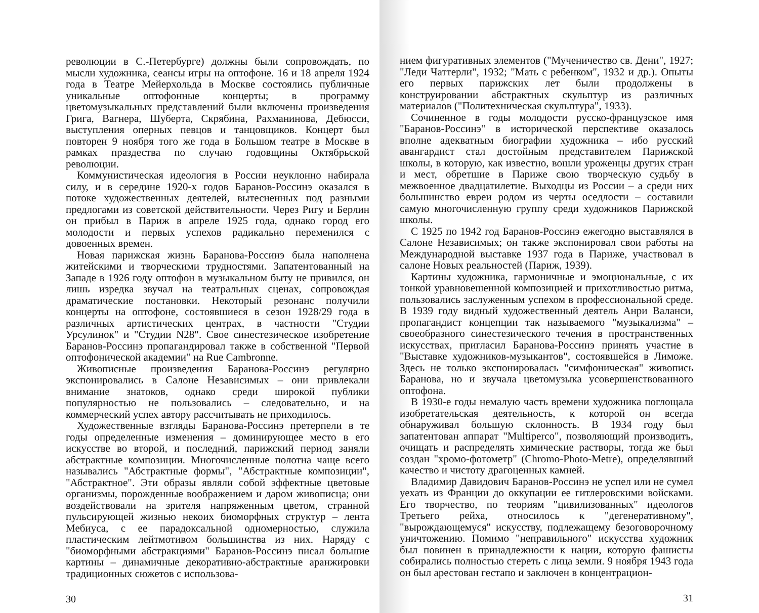революции в С.-Петербурге) должны были сопровождать, по мысли художника, сеансы игры на оптофоне. 16 и 18 апреля 1924 года в Театре Мейерхольда в Москве состоялись публичные уникальные оптофонные концерты; в программу цветомузыкальных представлений были включены произведения Грига, Вагнера, Шуберта, Скрябина, Рахманинова, Дебюсси, выступления оперных певцов и танцовщиков. Концерт был повторен 9 ноября того же года в Большом театре в Москве в рамках праздества по случаю годовщины Октябрьской революции.
Коммунистическая идеология в России неуклонно набирала силу, и в середине 1920-х годов Баранов-Россинэ оказался в потоке художественных деятелей, вытесненных под разными предлогами из советской действительности. Через Ригу и Берлин он прибыл в Париж в апреле 1925 года, однако город его молодости и первых успехов радикально переменился с довоенных времен.
Новая парижская жизнь Баранова-Россинэ была наполнена житейскими и творческими трудностями. Запатентованный на Западе в 1926 году оптофон в музыкальном быту не привился, он лишь изредка звучал на театральных сценах, сопровождая драматические постановки. Некоторый резонанс получили концерты на оптофоне, состоявшиеся в сезон 1928/29 года в различных артистических центрах, в частности "Студии Урсулинок" и "Студии N28". Свое синестезическое изобретение Баранов-Россинэ пропагандировал также в собственной "Первой оптофонической академии" на Rue Cambronne.
Живописные произведения Баранова-Россинэ регулярно экспонировались в Салоне Независимых – они привлекали внимание знатоков, однако среди широкой публики популярностью не пользовались – следовательно, и на коммерческий успех автору рассчитывать не приходилось.
Художественные взгляды Баранова-Россинэ претерпели в те годы определенные изменения – доминирующее место в его искусстве во второй, и последний, парижский период заняли абстрактные композиции. Многочисленные полотна чаще всего назывались "Абстрактные формы", "Абстрактные композиции", "Абстрактное". Эти образы являли собой эффектные цветовые организмы, порожденные воображением и даром живописца; они воздействовали на зрителя напряженным цветом, странной пульсирующей жизнью некоих биоморфных структур – лента Мебиуса, с ее парадоксальной одномерностью, служила пластическим лейтмотивом большинства из них. Наряду с "биоморфными абстракциями" Баранов-Россинэ писал большие картины – динамичные декоративно-абстрактные аранжировки традиционных сюжетов с использова-
30
нием фигуративных элементов ("Мученичество св. Дени", 1927; "Леди Чаттерли", 1932; "Мать с ребенком", 1932 и др.). Опыты его первых парижских лет были продолжены в конструировании абстрактных скульптур из различных материалов ("Политехническая скульптура", 1933).
Сочиненное в годы молодости русско-французское имя "Баранов-Россинэ" в исторической перспективе оказалось вполне адекватным биографии художника – ибо русский авангардист стал достойным представителем Парижской школы, в которую, как известно, вошли уроженцы других стран и мест, обретшие в Париже свою творческую судьбу в межвоенное двадцатилетие. Выходцы из России – а среди них большинство евреи родом из черты оседлости – составили самую многочисленную группу среди художников Парижской школы.
С 1925 по 1942 год Баранов-Россинэ ежегодно выставлялся в Салоне Независимых; он также экспонировал свои работы на Международной выставке 1937 года в Париже, участвовал в салоне Новых реальностей (Париж, 1939).
Картины художника, гармоничные и эмоциональные, с их тонкой уравновешенной композицией и прихотливостью ритма, пользовались заслуженным успехом в профессиональной среде. В 1939 году видный художественный деятель Анри Валанси, пропагандист концепции так называемого "музыкализма" – своеобразного синестезического течения в пространственных искусствах, пригласил Баранова-Россинэ принять участие в "Выставке художников-музыкантов", состоявшейся в Лиможе. Здесь не только экспонировалась "симфоническая" живопись Баранова, но и звучала цветомузыка усовершенствованного оптофона.
В 1930-е годы немалую часть времени художника поглощала изобретательская деятельность, к которой он всегда обнаруживал большую склонность. В 1934 году был запатентован аппарат "Multiperco", позволяющий производить, очищать и распределять химические растворы, тогда же был создан "хромо-фотометр" (Chromo-Photo-Metre), определявший качество и чистоту драгоценных камней.
Владимир Давидович Баранов-Россинэ не успел или не сумел уехать из Франции до оккупации ее гитлеровскими войсками. Его творчество, по теориям "цивилизованных" идеологов Третьего рейха, относилось к "дегенеративному", "вырождающемуся" искусству, подлежащему безоговорочному уничтожению. Помимо "неправильного" искусства художник был повинен в принадлежности к нации, которую фашисты собирались полностью стереть с лица земли. 9 ноября 1943 года он был арестован гестапо и заключен в концентрацион-
31